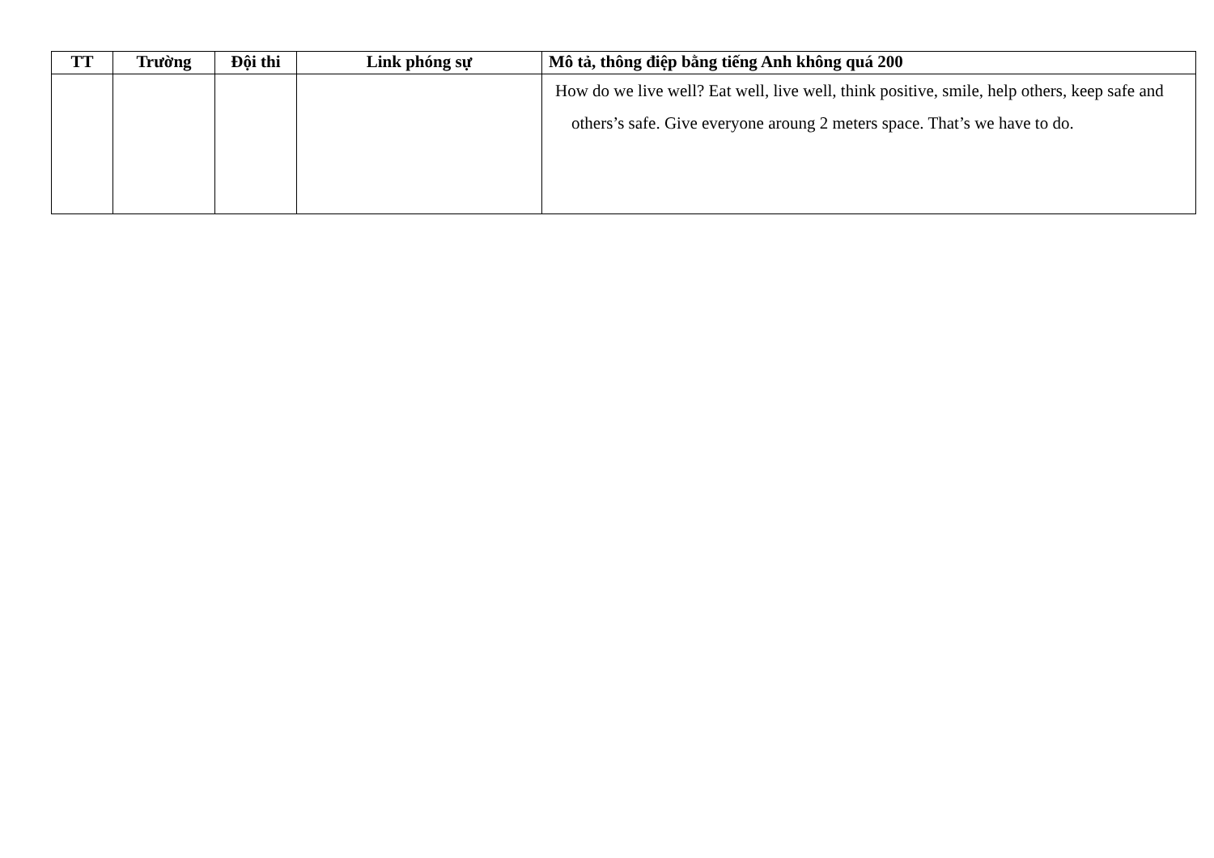| TT | Trường | Đội thi | Link phóng sự | Mô tả, thông điệp bằng tiếng Anh không quá 200 |
| --- | --- | --- | --- | --- |
| | | | | How do we live well? Eat well, live well, think positive, smile, help others, keep safe and others’s safe. Give everyone aroung 2 meters space. That’s we have to do. |